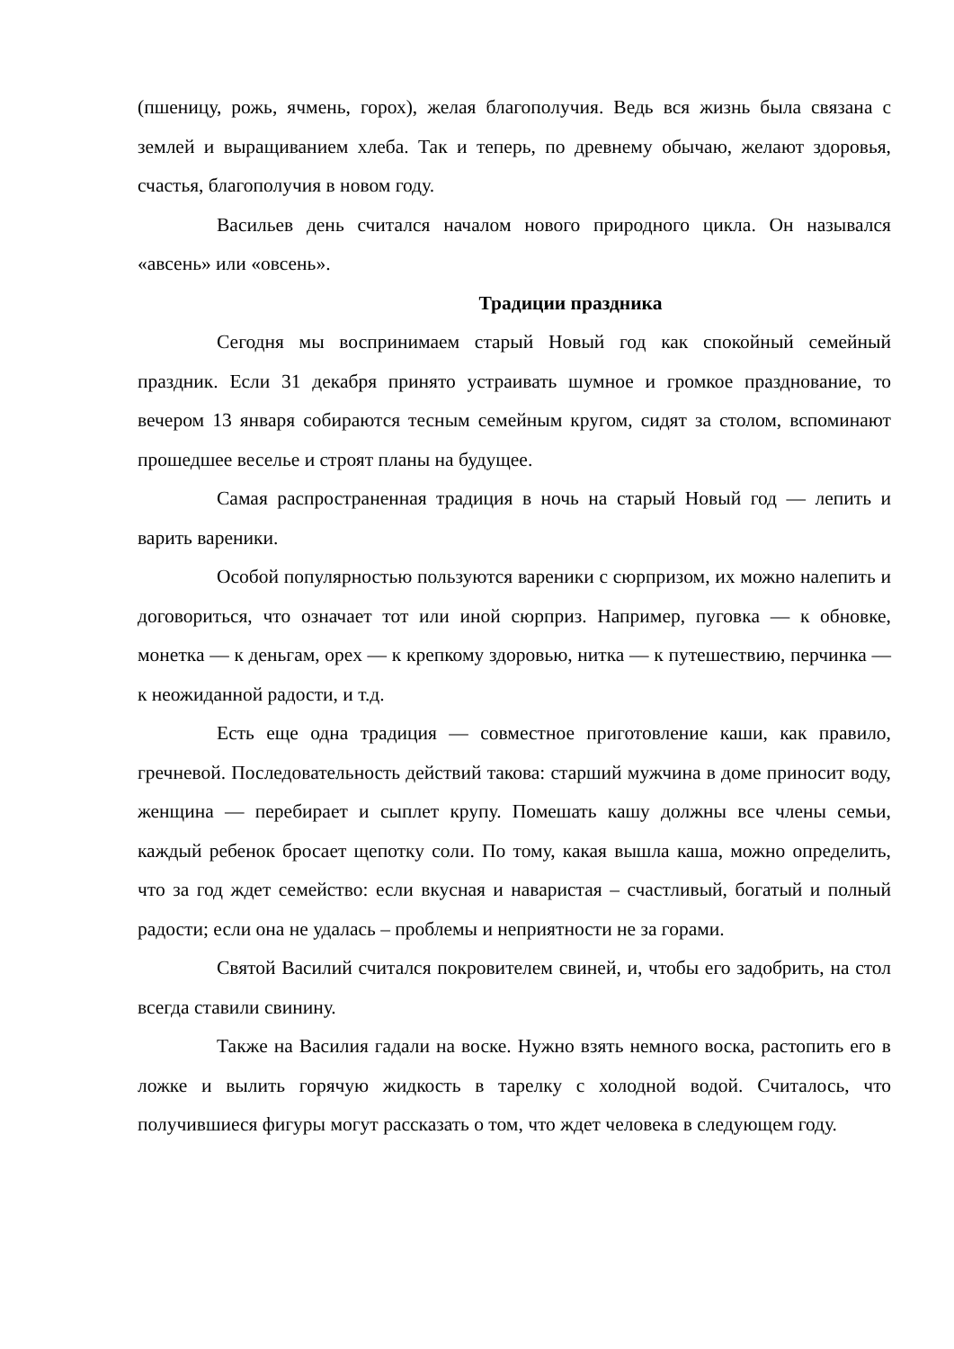(пшеницу, рожь, ячмень, горох), желая благополучия. Ведь вся жизнь была связана с землей и выращиванием хлеба. Так и теперь, по древнему обычаю, желают здоровья, счастья, благополучия в новом году.
Васильев день считался началом нового природного цикла. Он назывался «авсень» или «овсень».
Традиции праздника
Сегодня мы воспринимаем старый Новый год как спокойный семейный праздник. Если 31 декабря принято устраивать шумное и громкое празднование, то вечером 13 января собираются тесным семейным кругом, сидят за столом, вспоминают прошедшее веселье и строят планы на будущее.
Самая распространенная традиция в ночь на старый Новый год — лепить и варить вареники.
Особой популярностью пользуются вареники с сюрпризом, их можно налепить и договориться, что означает тот или иной сюрприз. Например, пуговка — к обновке, монетка — к деньгам, орех — к крепкому здоровью, нитка — к путешествию, перчинка — к неожиданной радости, и т.д.
Есть еще одна традиция — совместное приготовление каши, как правило, гречневой. Последовательность действий такова: старший мужчина в доме приносит воду, женщина — перебирает и сыплет крупу. Помешать кашу должны все члены семьи, каждый ребенок бросает щепотку соли. По тому, какая вышла каша, можно определить, что за год ждет семейство: если вкусная и наваристая – счастливый, богатый и полный радости; если она не удалась – проблемы и неприятности не за горами.
Святой Василий считался покровителем свиней, и, чтобы его задобрить, на стол всегда ставили свинину.
Также на Василия гадали на воске. Нужно взять немного воска, растопить его в ложке и вылить горячую жидкость в тарелку с холодной водой. Считалось, что получившиеся фигуры могут рассказать о том, что ждет человека в следующем году.